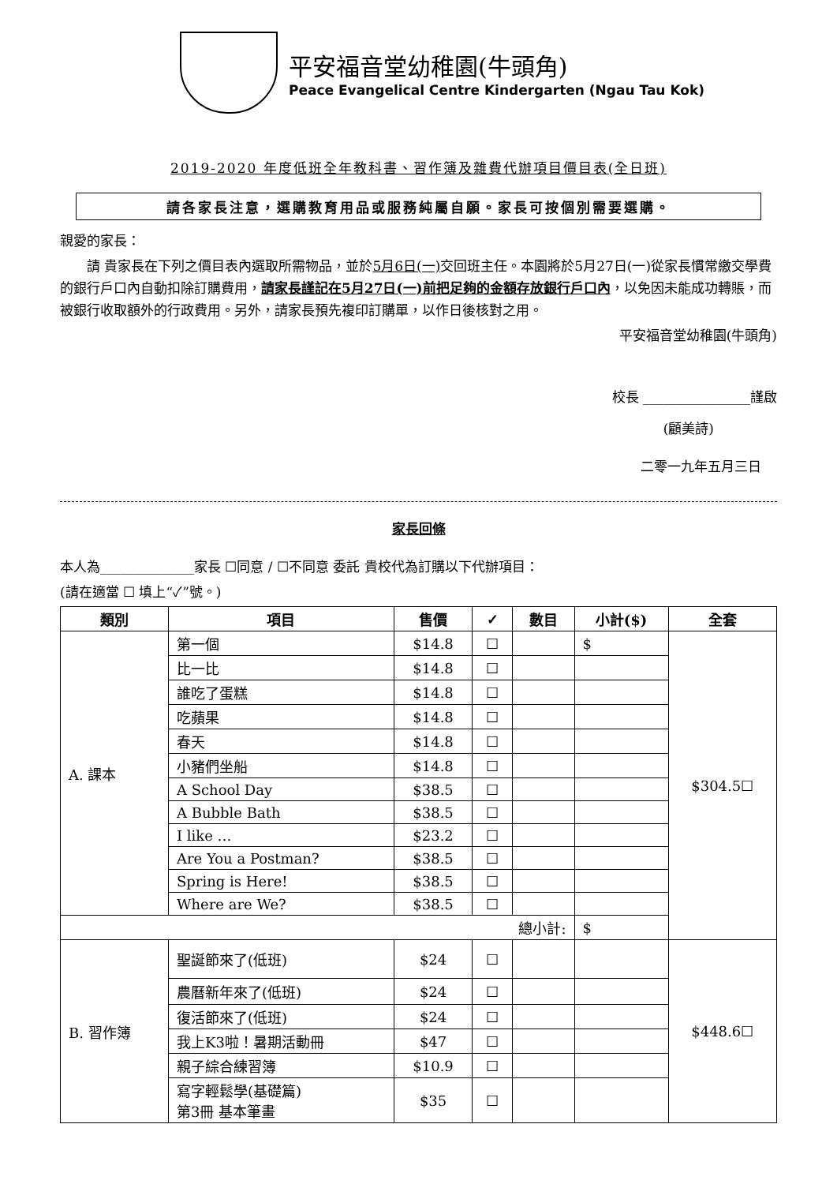平安福音堂幼稚園(牛頭角)
Peace Evangelical Centre Kindergarten (Ngau Tau Kok)
2019-2020 年度低班全年教科書、習作簿及雜費代辦項目價目表(全日班)
請各家長注意，選購教育用品或服務純屬自願。家長可按個別需要選購。
親愛的家長：
  請 貴家長在下列之價目表內選取所需物品，並於5月6日(一) 交回班主任。本園將於5月27日(一)從家長慣常繳交學費的銀行戶口內自動扣除訂購費用，請家長謹記在5月27日(一)前把足夠的金額存放銀行戶口內，以免因未能成功轉賬，而被銀行收取額外的行政費用。另外，請家長預先複印訂購單，以作日後核對之用。
平安福音堂幼稚園(牛頭角)
校長 ________________謹啟
(顧美詩)
二零一九年五月三日
家長回條
本人為______________家長 ☐同意 / ☐不同意 委託 貴校代為訂購以下代辦項目：
(請在適當 ☐ 填上“✓”號。)
| 類別 | 項目 | 售價 | ✓ | 數目 | 小計($) | 全套 |
| --- | --- | --- | --- | --- | --- | --- |
| A. 課本 | 第一個 | $14.8 | ☐ | | $ | $304.5☐ |
| | 比一比 | $14.8 | ☐ | | | |
| | 誰吃了蛋糕 | $14.8 | ☐ | | | |
| | 吃蘋果 | $14.8 | ☐ | | | |
| | 春天 | $14.8 | ☐ | | | |
| | 小豬們坐船 | $14.8 | ☐ | | | |
| | A School Day | $38.5 | ☐ | | | |
| | A Bubble Bath | $38.5 | ☐ | | | |
| | I like … | $23.2 | ☐ | | | |
| | Are You a Postman? | $38.5 | ☐ | | | |
| | Spring is Here! | $38.5 | ☐ | | | |
| | Where are We? | $38.5 | ☐ | | | |
| 總小計: | | | | | $ | |
| B. 習作簿 | 聖誕節來了(低班) | $24 | ☐ | | | $448.6☐ |
| | 農曆新年來了(低班) | $24 | ☐ | | | |
| | 復活節來了(低班) | $24 | ☐ | | | |
| | 我上K3啦！暑期活動冊 | $47 | ☐ | | | |
| | 親子綜合練習簿 | $10.9 | ☐ | | | |
| | 寫字輕鬆學(基礎篇) 第3冊 基本筆畫 | $35 | ☐ | | | |